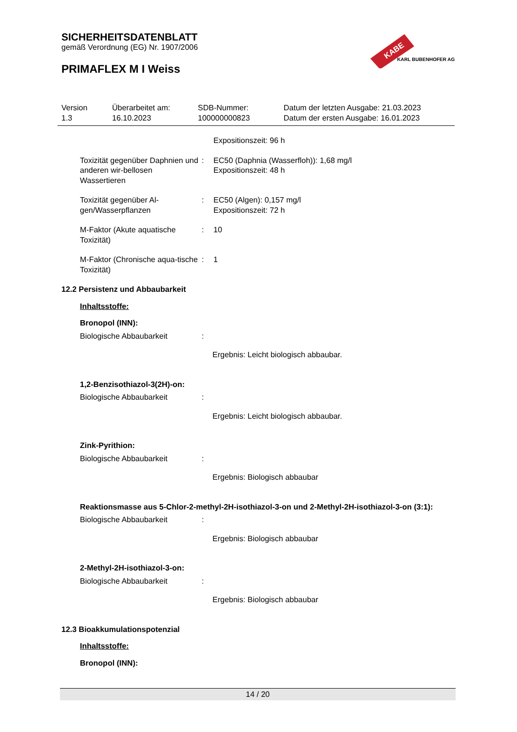SICHERHEITSDATENBLATT
gemäß Verordnung (EG) Nr. 1907/2006
PRIMAFLEX M I Weiss
KABE
KARL BUBENHOFER AG
Version
1.3
Überarbeitet am:
16.10.2023
SDB-Nummer:
100000000823
Datum der letzten Ausgabe: 21.03.2023
Datum der ersten Ausgabe: 16.01.2023
Expositionszeit: 96 h
Toxizität gegenüber Daphnien und anderen wir-bellosen Wassertieren
: EC50 (Daphnia (Wasserfloh)): 1,68 mg/l
Expositionszeit: 48 h
Toxizität gegenüber Al-gen/Wasserpflanzen
: EC50 (Algen): 0,157 mg/l
Expositionszeit: 72 h
M-Faktor (Akute aquatische Toxizität)
: 10
M-Faktor (Chronische aqua-tische Toxizität)
: 1
12.2 Persistenz und Abbaubarkeit
Inhaltsstoffe:
Bronopol (INN):
Biologische Abbaubarkeit :
Ergebnis: Leicht biologisch abbaubar.
1,2-Benzisothiazol-3(2H)-on:
Biologische Abbaubarkeit :
Ergebnis: Leicht biologisch abbaubar.
Zink-Pyrithion:
Biologische Abbaubarkeit :
Ergebnis: Biologisch abbaubar
Reaktionsmasse aus 5-Chlor-2-methyl-2H-isothiazol-3-on und 2-Methyl-2H-isothiazol-3-on (3:1):
Biologische Abbaubarkeit :
Ergebnis: Biologisch abbaubar
2-Methyl-2H-isothiazol-3-on:
Biologische Abbaubarkeit :
Ergebnis: Biologisch abbaubar
12.3 Bioakkumulationspotenzial
Inhaltsstoffe:
Bronopol (INN):
14 / 20